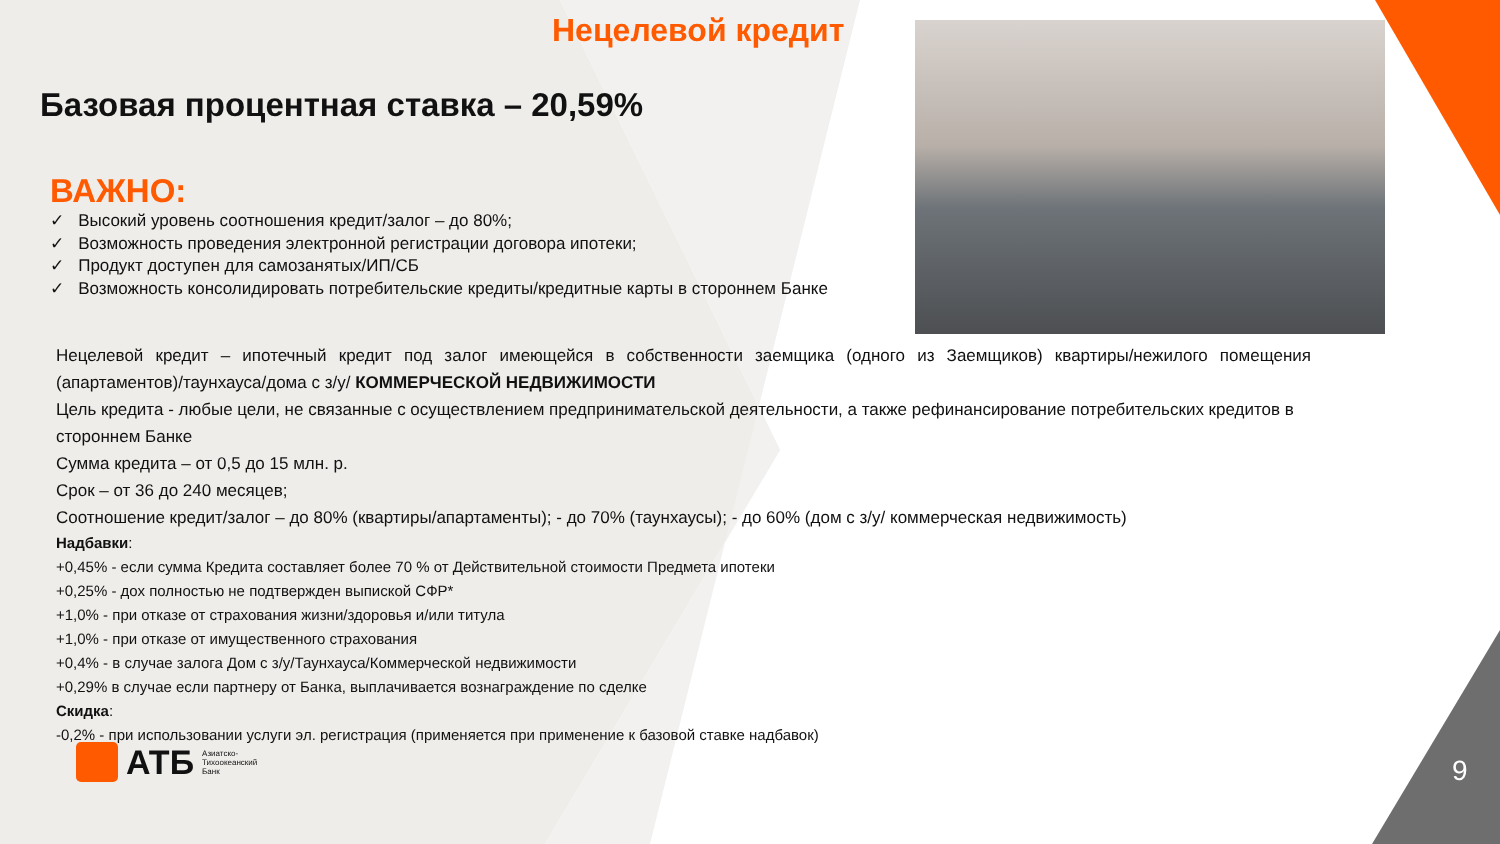Нецелевой кредит
Базовая процентная ставка – 20,59%
ВАЖНО:
✓ Высокий уровень соотношения кредит/залог – до 80%;
✓ Возможность проведения электронной регистрации договора ипотеки;
✓ Продукт доступен для самозанятых/ИП/СБ
✓ Возможность консолидировать потребительские кредиты/кредитные карты в стороннем Банке
Нецелевой кредит – ипотечный кредит под залог имеющейся в собственности заемщика (одного из Заемщиков) квартиры/нежилого помещения (апартаментов)/таунхауса/дома с з/у/ КОММЕРЧЕСКОЙ НЕДВИЖИМОСТИ
Цель кредита - любые цели, не связанные с осуществлением предпринимательской деятельности, а также рефинансирование потребительских кредитов в стороннем Банке
Сумма кредита – от 0,5 до 15 млн. р.
Срок – от 36 до 240 месяцев;
Соотношение кредит/залог – до 80% (квартиры/апартаменты); - до 70% (таунхаусы); - до 60% (дом с з/у/ коммерческая недвижимость)
Надбавки:
+0,45% - если сумма Кредита составляет более 70 % от Действительной стоимости Предмета ипотеки
+0,25% - дох полностью не подтвержден выпиской СФР*
+1,0% - при отказе от страхования жизни/здоровья и/или титула
+1,0% - при отказе от имущественного страхования
+0,4% - в случае залога Дом с з/у/Таунхауса/Коммерческой недвижимости
+0,29% в случае если партнеру от Банка, выплачивается вознаграждение по сделке
Скидка:
-0,2% - при использовании услуги эл. регистрация (применяется при применение к базовой ставке надбавок)
АТБ Азиатско-
Тихоокеанский
Банк
9